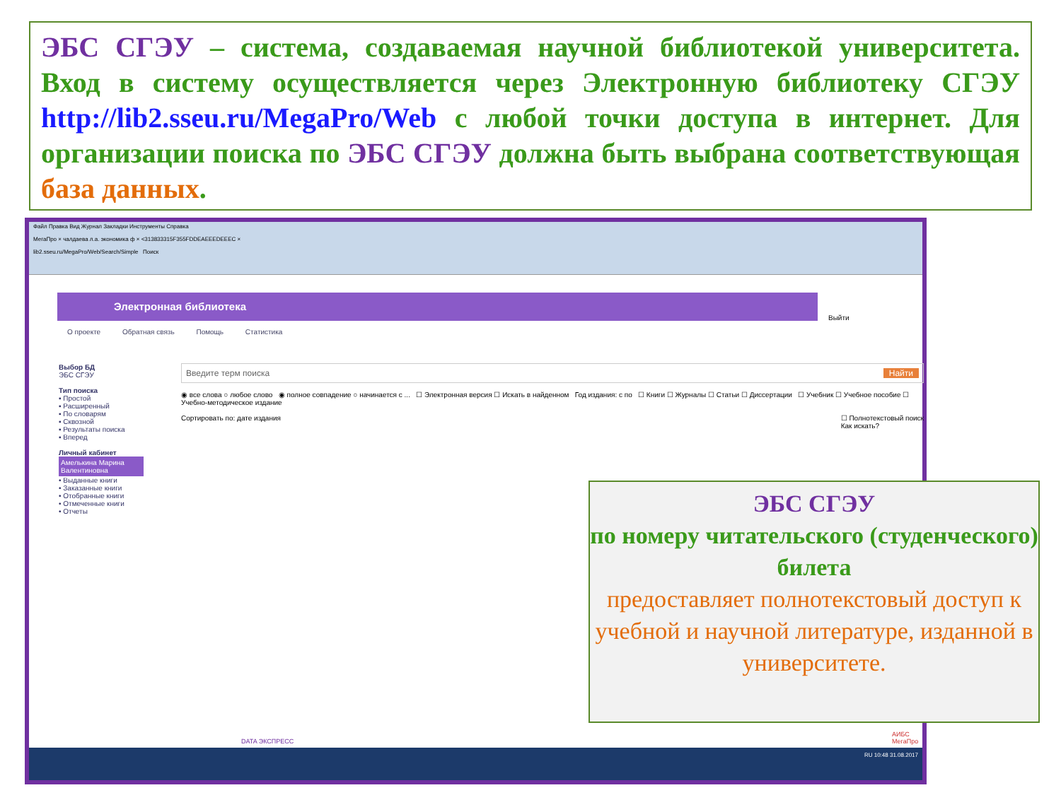ЭБС СГЭУ – система, создаваемая научной библиотекой университета. Вход в систему осуществляется через Электронную библиотеку СГЭУ http://lib2.sseu.ru/MegaPro/Web с любой точки доступа в интернет. Для организации поиска по ЭБС СГЭУ должна быть выбрана соответствующая база данных.
Файл Правка Вид Журнал Закладки Инструменты Справка
МегаПро × чалдаева л.а. экономика ф × <313833315F355FDDEAEEEDEEEC ×
lib2.sseu.ru/MegaPro/Web/Search/Simple Поиск
Электронная библиотека
Выйти
О проекте Обратная связь Помощь Статистика
Выбор БД
ЭБС СГЭУ
Тип поиска
▪ Простой
▪ Расширенный
▪ По словарям
▪ Сквозной
▪ Результаты поиска
▪ Вперед
Личный кабинет
Амелькина Марина Валентиновна
• Выданные книги
• Заказанные книги
• Отобранные книги
• Отмеченные книги
• Отчеты
Введите терм поиска Найти
◉ все слова ○ любое слово ◉ полное совпадение ○ начинается с ... ☐ Электронная версия ☐ Искать в найденном Год издания: с по ☐ Книги ☐ Журналы ☐ Статьи ☐ Диссертации ☐ Учебник ☐ Учебное пособие ☐ Учебно-методическое издание
Сортировать по: дате издания ☐ Полнотекстовый поиск
Как искать?
DATA ЭКСПРЕСС АИБС МегаПро
RU 10:48 31.08.2017
ЭБС СГЭУ
по номеру читательского (студенческого) билета
предоставляет полнотекстовый доступ к учебной и научной литературе, изданной в университете.